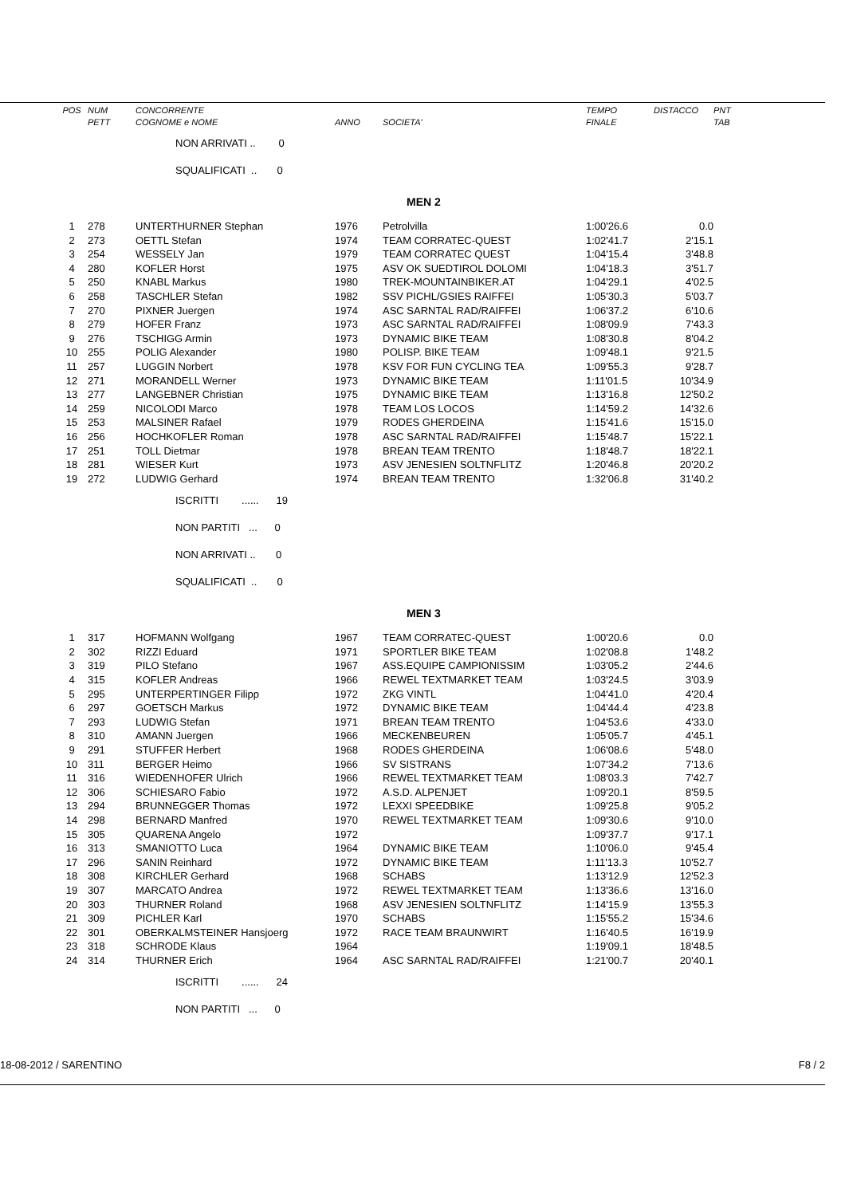| POS | NUM | CONCORRENTE | | | TEMPO | DISTACCO | PNT |
| --- | --- | --- | --- | --- | --- | --- | --- |
| | PETT | COGNOME e NOME | ANNO | SOCIETA' | FINALE | | TAB |
| | | NON ARRIVATI .. 0 | | | | | |
| | | SQUALIFICATI .. 0 | | | | | |
| | | | | MEN 2 | | | |
| 1 | 278 | UNTERTHURNER Stephan | 1976 | Petrolvilla | 1:00'26.6 | 0.0 | |
| 2 | 273 | OETTL Stefan | 1974 | TEAM CORRATEC-QUEST | 1:02'41.7 | 2'15.1 | |
| 3 | 254 | WESSELY Jan | 1979 | TEAM CORRATEC QUEST | 1:04'15.4 | 3'48.8 | |
| 4 | 280 | KOFLER Horst | 1975 | ASV OK SUEDTIROL DOLOMI | 1:04'18.3 | 3'51.7 | |
| 5 | 250 | KNABL Markus | 1980 | TREK-MOUNTAINBIKER.AT | 1:04'29.1 | 4'02.5 | |
| 6 | 258 | TASCHLER Stefan | 1982 | SSV PICHL/GSIES RAIFFEI | 1:05'30.3 | 5'03.7 | |
| 7 | 270 | PIXNER Juergen | 1974 | ASC SARNTAL RAD/RAIFFEI | 1:06'37.2 | 6'10.6 | |
| 8 | 279 | HOFER Franz | 1973 | ASC SARNTAL RAD/RAIFFEI | 1:08'09.9 | 7'43.3 | |
| 9 | 276 | TSCHIGG Armin | 1973 | DYNAMIC BIKE TEAM | 1:08'30.8 | 8'04.2 | |
| 10 | 255 | POLIG Alexander | 1980 | POLISP. BIKE TEAM | 1:09'48.1 | 9'21.5 | |
| 11 | 257 | LUGGIN Norbert | 1978 | KSV FOR FUN CYCLING TEA | 1:09'55.3 | 9'28.7 | |
| 12 | 271 | MORANDELL Werner | 1973 | DYNAMIC BIKE TEAM | 1:11'01.5 | 10'34.9 | |
| 13 | 277 | LANGEBNER Christian | 1975 | DYNAMIC BIKE TEAM | 1:13'16.8 | 12'50.2 | |
| 14 | 259 | NICOLODI Marco | 1978 | TEAM LOS LOCOS | 1:14'59.2 | 14'32.6 | |
| 15 | 253 | MALSINER Rafael | 1979 | RODES GHERDEINA | 1:15'41.6 | 15'15.0 | |
| 16 | 256 | HOCHKOFLER Roman | 1978 | ASC SARNTAL RAD/RAIFFEI | 1:15'48.7 | 15'22.1 | |
| 17 | 251 | TOLL Dietmar | 1978 | BREAN TEAM TRENTO | 1:18'48.7 | 18'22.1 | |
| 18 | 281 | WIESER Kurt | 1973 | ASV JENESIEN SOLTNFLITZ | 1:20'46.8 | 20'20.2 | |
| 19 | 272 | LUDWIG Gerhard | 1974 | BREAN TEAM TRENTO | 1:32'06.8 | 31'40.2 | |
| | | ISCRITTI ...... 19 | | | | | |
| | | NON PARTITI ... 0 | | | | | |
| | | NON ARRIVATI .. 0 | | | | | |
| | | SQUALIFICATI .. 0 | | | | | |
| | | | | MEN 3 | | | |
| 1 | 317 | HOFMANN Wolfgang | 1967 | TEAM CORRATEC-QUEST | 1:00'20.6 | 0.0 | |
| 2 | 302 | RIZZI Eduard | 1971 | SPORTLER BIKE TEAM | 1:02'08.8 | 1'48.2 | |
| 3 | 319 | PILO Stefano | 1967 | ASS.EQUIPE CAMPIONISSIM | 1:03'05.2 | 2'44.6 | |
| 4 | 315 | KOFLER Andreas | 1966 | REWEL TEXTMARKET TEAM | 1:03'24.5 | 3'03.9 | |
| 5 | 295 | UNTERPERTINGER Filipp | 1972 | ZKG VINTL | 1:04'41.0 | 4'20.4 | |
| 6 | 297 | GOETSCH Markus | 1972 | DYNAMIC BIKE TEAM | 1:04'44.4 | 4'23.8 | |
| 7 | 293 | LUDWIG Stefan | 1971 | BREAN TEAM TRENTO | 1:04'53.6 | 4'33.0 | |
| 8 | 310 | AMANN Juergen | 1966 | MECKENBEUREN | 1:05'05.7 | 4'45.1 | |
| 9 | 291 | STUFFER Herbert | 1968 | RODES GHERDEINA | 1:06'08.6 | 5'48.0 | |
| 10 | 311 | BERGER Heimo | 1966 | SV SISTRANS | 1:07'34.2 | 7'13.6 | |
| 11 | 316 | WIEDENHOFER Ulrich | 1966 | REWEL TEXTMARKET TEAM | 1:08'03.3 | 7'42.7 | |
| 12 | 306 | SCHIESARO Fabio | 1972 | A.S.D. ALPENJET | 1:09'20.1 | 8'59.5 | |
| 13 | 294 | BRUNNEGGER Thomas | 1972 | LEXXI SPEEDBIKE | 1:09'25.8 | 9'05.2 | |
| 14 | 298 | BERNARD Manfred | 1970 | REWEL TEXTMARKET TEAM | 1:09'30.6 | 9'10.0 | |
| 15 | 305 | QUARENA Angelo | 1972 | | 1:09'37.7 | 9'17.1 | |
| 16 | 313 | SMANIOTTO Luca | 1964 | DYNAMIC BIKE TEAM | 1:10'06.0 | 9'45.4 | |
| 17 | 296 | SANIN Reinhard | 1972 | DYNAMIC BIKE TEAM | 1:11'13.3 | 10'52.7 | |
| 18 | 308 | KIRCHLER Gerhard | 1968 | SCHABS | 1:13'12.9 | 12'52.3 | |
| 19 | 307 | MARCATO Andrea | 1972 | REWEL TEXTMARKET TEAM | 1:13'36.6 | 13'16.0 | |
| 20 | 303 | THURNER Roland | 1968 | ASV JENESIEN SOLTNFLITZ | 1:14'15.9 | 13'55.3 | |
| 21 | 309 | PICHLER Karl | 1970 | SCHABS | 1:15'55.2 | 15'34.6 | |
| 22 | 301 | OBERKALMSTEINER Hansjoerg | 1972 | RACE TEAM BRAUNWIRT | 1:16'40.5 | 16'19.9 | |
| 23 | 318 | SCHRODE Klaus | 1964 | | 1:19'09.1 | 18'48.5 | |
| 24 | 314 | THURNER Erich | 1964 | ASC SARNTAL RAD/RAIFFEI | 1:21'00.7 | 20'40.1 | |
| | | ISCRITTI ...... 24 | | | | | |
| | | NON PARTITI ... 0 | | | | | |
18-08-2012 / SARENTINO F8 / 2